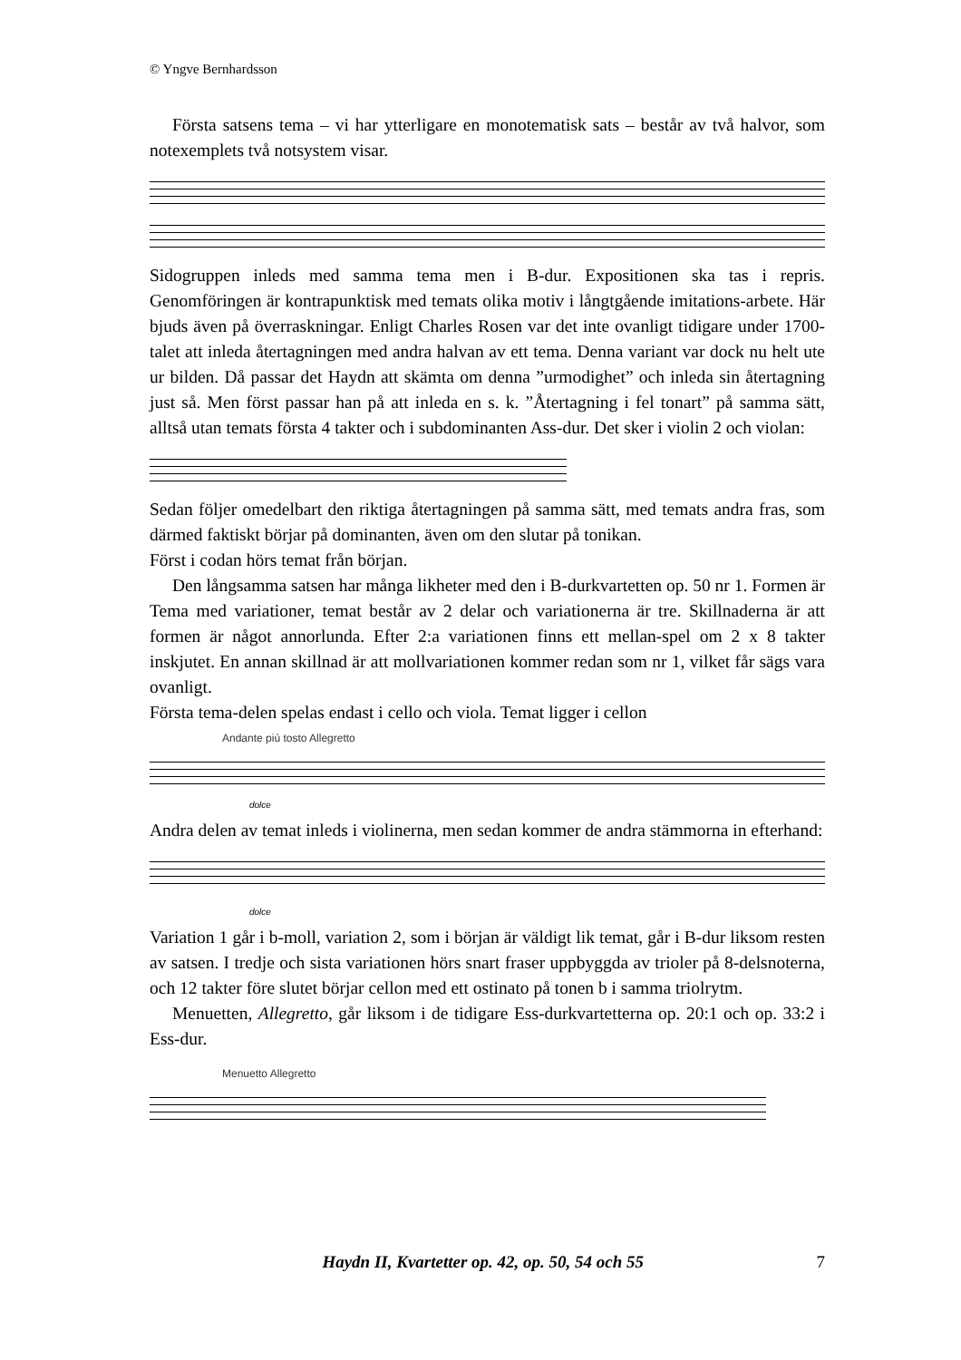© Yngve Bernhardsson
Första satsens tema – vi har ytterligare en monotematisk sats – består av två halvor, som notexemplets två notsystem visar.
Sidogruppen inleds med samma tema men i B-dur. Expositionen ska tas i repris. Genomföringen är kontrapunktisk med temats olika motiv i långtgående imitations-arbete. Här bjuds även på överraskningar. Enligt Charles Rosen var det inte ovanligt tidigare under 1700-talet att inleda återtagningen med andra halvan av ett tema. Denna variant var dock nu helt ute ur bilden. Då passar det Haydn att skämta om denna ”urmodighet” och inleda sin återtagning just så. Men först passar han på att inleda en s. k. ”Återtagning i fel tonart” på samma sätt, alltså utan temats första 4 takter och i subdominanten Ass-dur. Det sker i violin 2 och violan:
Sedan följer omedelbart den riktiga återtagningen på samma sätt, med temats andra fras, som därmed faktiskt börjar på dominanten, även om den slutar på tonikan.
Först i codan hörs temat från början.
Den långsamma satsen har många likheter med den i B-durkvartetten op. 50 nr 1. Formen är Tema med variationer, temat består av 2 delar och variationerna är tre. Skillnaderna är att formen är något annorlunda. Efter 2:a variationen finns ett mellan-spel om 2 x 8 takter inskjutet. En annan skillnad är att mollvariationen kommer redan som nr 1, vilket får sägs vara ovanligt.
Första tema-delen spelas endast i cello och viola. Temat ligger i cellon
Andante più tosto Allegretto
dolce
Andra delen av temat inleds i violinerna, men sedan kommer de andra stämmorna in efterhand:
dolce
Variation 1 går i b-moll, variation 2, som i början är väldigt lik temat, går i B-dur liksom resten av satsen. I tredje och sista variationen hörs snart fraser uppbyggda av trioler på 8-delsnoterna, och 12 takter före slutet börjar cellon med ett ostinato på tonen b i samma triolrytm.
Menuetten, Allegretto, går liksom i de tidigare Ess-durkvartetterna op. 20:1 och op. 33:2 i Ess-dur.
Menuetto Allegretto
Haydn II, Kvartetter op. 42, op. 50, 54 och 55 7